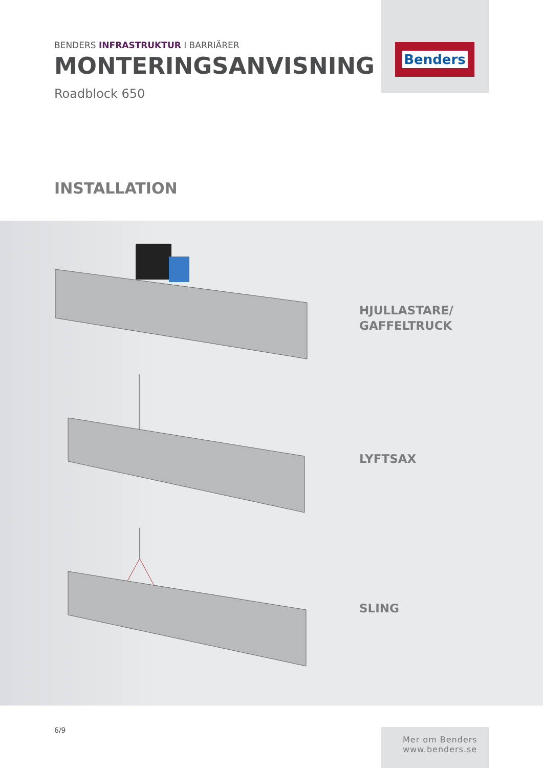BENDERS INFRASTRUKTUR I BARRIÄRER
MONTERINGSANVISNING
Roadblock 650
Benders
INSTALLATION
HJULLASTARE/
GAFFELTRUCK
LYFTSAX
SLING
6/9
Mer om Benders
www.benders.se